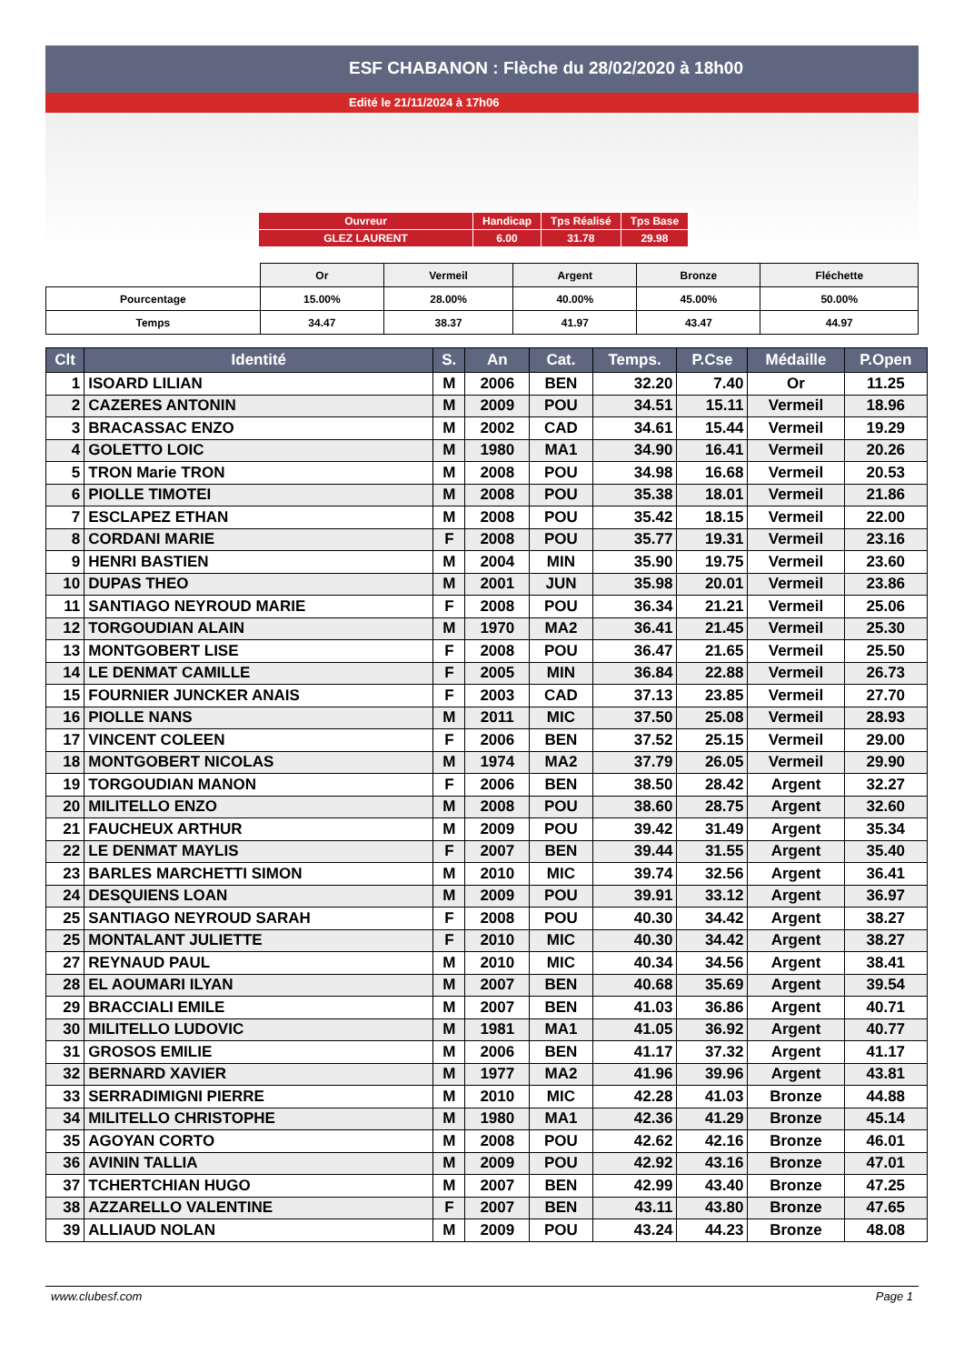ESF CHABANON : Flèche du 28/02/2020 à 18h00
Edité le 21/11/2024 à 17h06
| Ouvreur | Handicap | Tps Réalisé | Tps Base |
| GLEZ LAURENT | 6.00 | 31.78 | 29.98 |
| | Or | Vermeil | Argent | Bronze | Fléchette |
| Pourcentage | 15.00% | 28.00% | 40.00% | 45.00% | 50.00% |
| Temps | 34.47 | 38.37 | 41.97 | 43.47 | 44.97 |
| Clt | Identité | S. | An | Cat. | Temps. | P.Cse | Médaille | P.Open |
| --- | --- | --- | --- | --- | --- | --- | --- | --- |
| 1 | ISOARD LILIAN | M | 2006 | BEN | 32.20 | 7.40 | Or | 11.25 |
| 2 | CAZERES ANTONIN | M | 2009 | POU | 34.51 | 15.11 | Vermeil | 18.96 |
| 3 | BRACASSAC ENZO | M | 2002 | CAD | 34.61 | 15.44 | Vermeil | 19.29 |
| 4 | GOLETTO LOIC | M | 1980 | MA1 | 34.90 | 16.41 | Vermeil | 20.26 |
| 5 | TRON Marie TRON | M | 2008 | POU | 34.98 | 16.68 | Vermeil | 20.53 |
| 6 | PIOLLE TIMOTEI | M | 2008 | POU | 35.38 | 18.01 | Vermeil | 21.86 |
| 7 | ESCLAPEZ ETHAN | M | 2008 | POU | 35.42 | 18.15 | Vermeil | 22.00 |
| 8 | CORDANI MARIE | F | 2008 | POU | 35.77 | 19.31 | Vermeil | 23.16 |
| 9 | HENRI BASTIEN | M | 2004 | MIN | 35.90 | 19.75 | Vermeil | 23.60 |
| 10 | DUPAS THEO | M | 2001 | JUN | 35.98 | 20.01 | Vermeil | 23.86 |
| 11 | SANTIAGO NEYROUD MARIE | F | 2008 | POU | 36.34 | 21.21 | Vermeil | 25.06 |
| 12 | TORGOUDIAN ALAIN | M | 1970 | MA2 | 36.41 | 21.45 | Vermeil | 25.30 |
| 13 | MONTGOBERT LISE | F | 2008 | POU | 36.47 | 21.65 | Vermeil | 25.50 |
| 14 | LE DENMAT CAMILLE | F | 2005 | MIN | 36.84 | 22.88 | Vermeil | 26.73 |
| 15 | FOURNIER JUNCKER ANAIS | F | 2003 | CAD | 37.13 | 23.85 | Vermeil | 27.70 |
| 16 | PIOLLE NANS | M | 2011 | MIC | 37.50 | 25.08 | Vermeil | 28.93 |
| 17 | VINCENT COLEEN | F | 2006 | BEN | 37.52 | 25.15 | Vermeil | 29.00 |
| 18 | MONTGOBERT NICOLAS | M | 1974 | MA2 | 37.79 | 26.05 | Vermeil | 29.90 |
| 19 | TORGOUDIAN MANON | F | 2006 | BEN | 38.50 | 28.42 | Argent | 32.27 |
| 20 | MILITELLO ENZO | M | 2008 | POU | 38.60 | 28.75 | Argent | 32.60 |
| 21 | FAUCHEUX ARTHUR | M | 2009 | POU | 39.42 | 31.49 | Argent | 35.34 |
| 22 | LE DENMAT MAYLIS | F | 2007 | BEN | 39.44 | 31.55 | Argent | 35.40 |
| 23 | BARLES MARCHETTI SIMON | M | 2010 | MIC | 39.74 | 32.56 | Argent | 36.41 |
| 24 | DESQUIENS LOAN | M | 2009 | POU | 39.91 | 33.12 | Argent | 36.97 |
| 25 | SANTIAGO NEYROUD SARAH | F | 2008 | POU | 40.30 | 34.42 | Argent | 38.27 |
| 25 | MONTALANT JULIETTE | F | 2010 | MIC | 40.30 | 34.42 | Argent | 38.27 |
| 27 | REYNAUD PAUL | M | 2010 | MIC | 40.34 | 34.56 | Argent | 38.41 |
| 28 | EL AOUMARI ILYAN | M | 2007 | BEN | 40.68 | 35.69 | Argent | 39.54 |
| 29 | BRACCIALI EMILE | M | 2007 | BEN | 41.03 | 36.86 | Argent | 40.71 |
| 30 | MILITELLO LUDOVIC | M | 1981 | MA1 | 41.05 | 36.92 | Argent | 40.77 |
| 31 | GROSOS EMILIE | M | 2006 | BEN | 41.17 | 37.32 | Argent | 41.17 |
| 32 | BERNARD XAVIER | M | 1977 | MA2 | 41.96 | 39.96 | Argent | 43.81 |
| 33 | SERRADIMIGNI PIERRE | M | 2010 | MIC | 42.28 | 41.03 | Bronze | 44.88 |
| 34 | MILITELLO CHRISTOPHE | M | 1980 | MA1 | 42.36 | 41.29 | Bronze | 45.14 |
| 35 | AGOYAN CORTO | M | 2008 | POU | 42.62 | 42.16 | Bronze | 46.01 |
| 36 | AVININ TALLIA | M | 2009 | POU | 42.92 | 43.16 | Bronze | 47.01 |
| 37 | TCHERTCHIAN HUGO | M | 2007 | BEN | 42.99 | 43.40 | Bronze | 47.25 |
| 38 | AZZARELLO VALENTINE | F | 2007 | BEN | 43.11 | 43.80 | Bronze | 47.65 |
| 39 | ALLIAUD NOLAN | M | 2009 | POU | 43.24 | 44.23 | Bronze | 48.08 |
www.clubesf.com Page 1